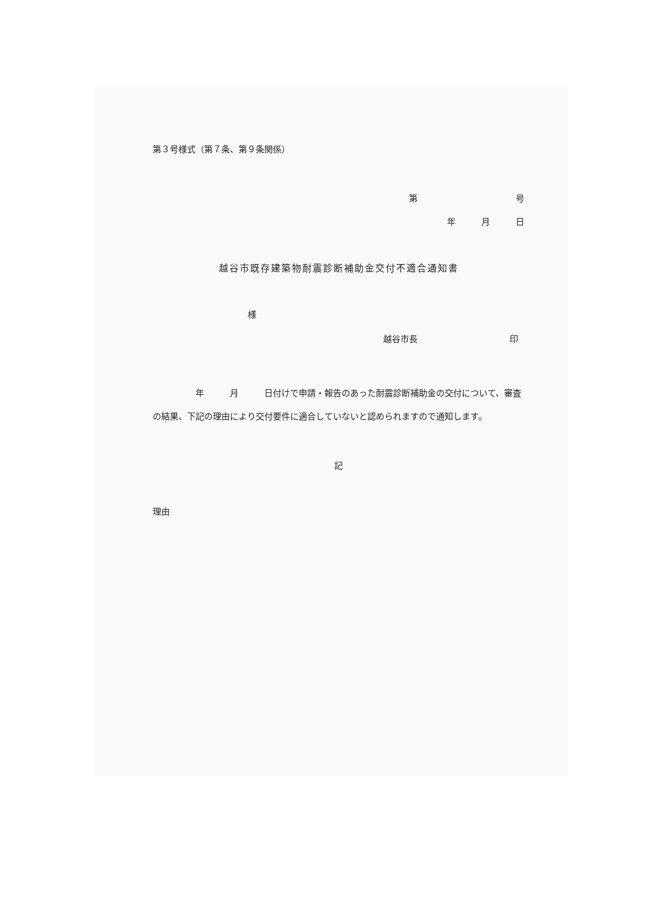第３号様式（第７条、第９条関係）
第 号
年　　　月　　　日
越谷市既存建築物耐震診断補助金交付不適合通知書
様
越谷市長 印
　　　　　年　　　月　　　日付けで申請・報告のあった耐震診断補助金の交付について、審査の結果、下記の理由により交付要件に適合していないと認められますので通知します。
記
理由